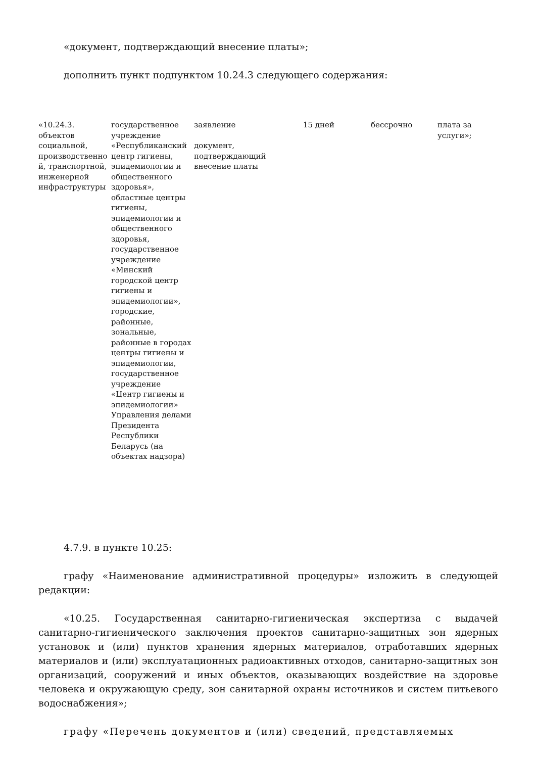«документ, подтверждающий внесение платы»;
дополнить пункт подпунктом 10.24.3 следующего содержания:
| «10.24.3. объектов социальной, производственно й, транспортной, инженерной инфраструктуры | государственное учреждение «Республиканский центр гигиены, эпидемиологии и общественного здоровья», областные центры гигиены, эпидемиологии и общественного здоровья, государственное учреждение «Минский городской центр гигиены и эпидемиологии», городские, районные, зональные, районные в городах центры гигиены и эпидемиологии, государственное учреждение «Центр гигиены и эпидемиологии» Управления делами Президента Республики Беларусь (на объектах надзора) | заявление документ, подтверждающий внесение платы | 15 дней | бессрочно | плата за услуги»; |
4.7.9. в пункте 10.25:
графу «Наименование административной процедуры» изложить в следующей редакции:
«10.25. Государственная санитарно-гигиеническая экспертиза с выдачей санитарно-гигиенического заключения проектов санитарно-защитных зон ядерных установок и (или) пунктов хранения ядерных материалов, отработавших ядерных материалов и (или) эксплуатационных радиоактивных отходов, санитарно-защитных зон организаций, сооружений и иных объектов, оказывающих воздействие на здоровье человека и окружающую среду, зон санитарной охраны источников и систем питьевого водоснабжения»;
графу «Перечень документов и (или) сведений, представляемых